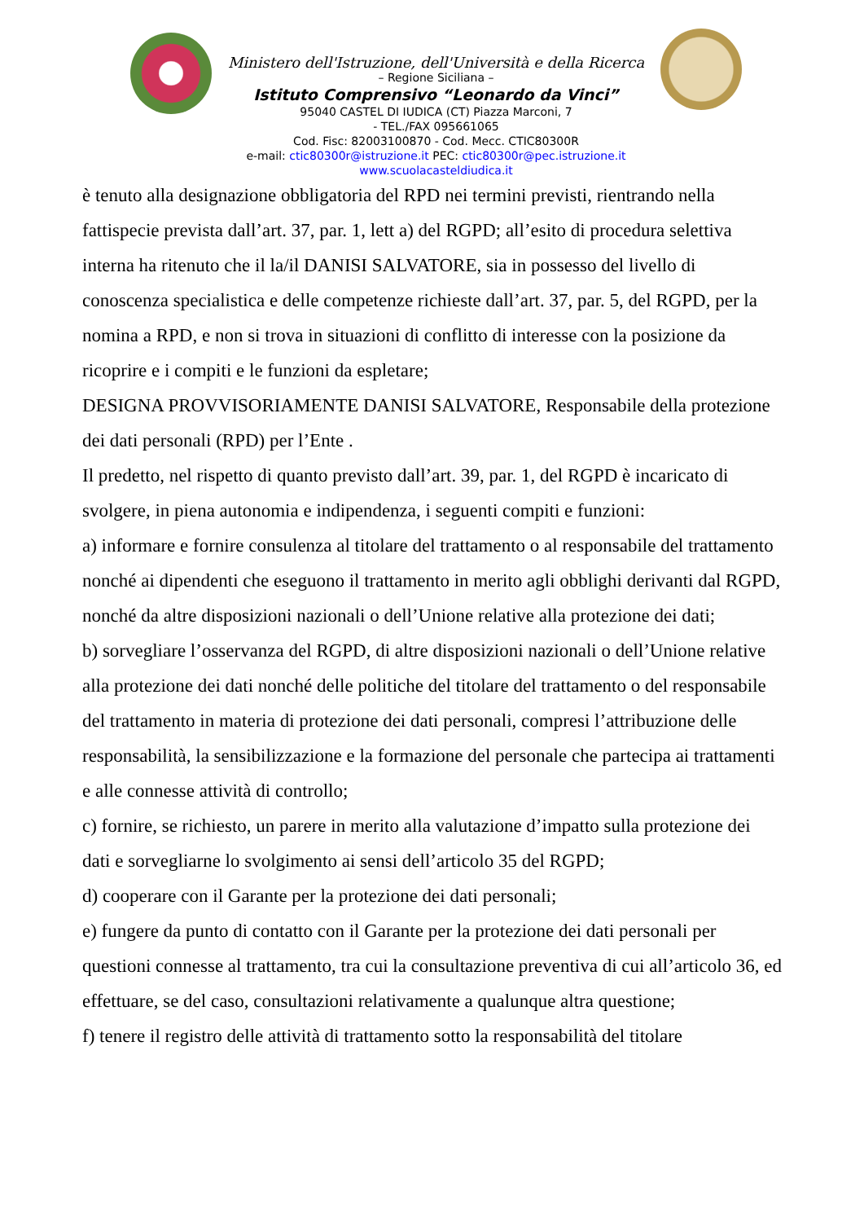Ministero dell'Istruzione, dell'Università e della Ricerca
– Regione Siciliana –
Istituto Comprensivo “Leonardo da Vinci”
95040 CASTEL DI IUDICA (CT) Piazza Marconi, 7
- TEL./FAX 095661065
Cod. Fisc: 82003100870 - Cod. Mecc. CTIC80300R
e-mail: ctic80300r@istruzione.it PEC: ctic80300r@pec.istruzione.it
www.scuolacasteldiudica.it
è tenuto alla designazione obbligatoria del RPD nei termini previsti, rientrando nella fattispecie prevista dall’art. 37, par. 1, lett a) del RGPD; all’esito di procedura selettiva interna ha ritenuto che il la/il DANISI SALVATORE, sia in possesso del livello di conoscenza specialistica e delle competenze richieste dall’art. 37, par. 5, del RGPD, per la nomina a RPD, e non si trova in situazioni di conflitto di interesse con la posizione da ricoprire e i compiti e le funzioni da espletare;
DESIGNA PROVVISORIAMENTE DANISI SALVATORE, Responsabile della protezione dei dati personali (RPD) per l’Ente .
Il predetto, nel rispetto di quanto previsto dall’art. 39, par. 1, del RGPD è incaricato di svolgere, in piena autonomia e indipendenza, i seguenti compiti e funzioni:
a) informare e fornire consulenza al titolare del trattamento o al responsabile del trattamento nonché ai dipendenti che eseguono il trattamento in merito agli obblighi derivanti dal RGPD, nonché da altre disposizioni nazionali o dell’Unione relative alla protezione dei dati;
b) sorvegliare l’osservanza del RGPD, di altre disposizioni nazionali o dell’Unione relative alla protezione dei dati nonché delle politiche del titolare del trattamento o del responsabile del trattamento in materia di protezione dei dati personali, compresi l’attribuzione delle responsabilità, la sensibilizzazione e la formazione del personale che partecipa ai trattamenti e alle connesse attività di controllo;
c) fornire, se richiesto, un parere in merito alla valutazione d’impatto sulla protezione dei dati e sorvegliarne lo svolgimento ai sensi dell’articolo 35 del RGPD;
d) cooperare con il Garante per la protezione dei dati personali;
e) fungere da punto di contatto con il Garante per la protezione dei dati personali per questioni connesse al trattamento, tra cui la consultazione preventiva di cui all’articolo 36, ed effettuare, se del caso, consultazioni relativamente a qualunque altra questione;
f) tenere il registro delle attività di trattamento sotto la responsabilità del titolare